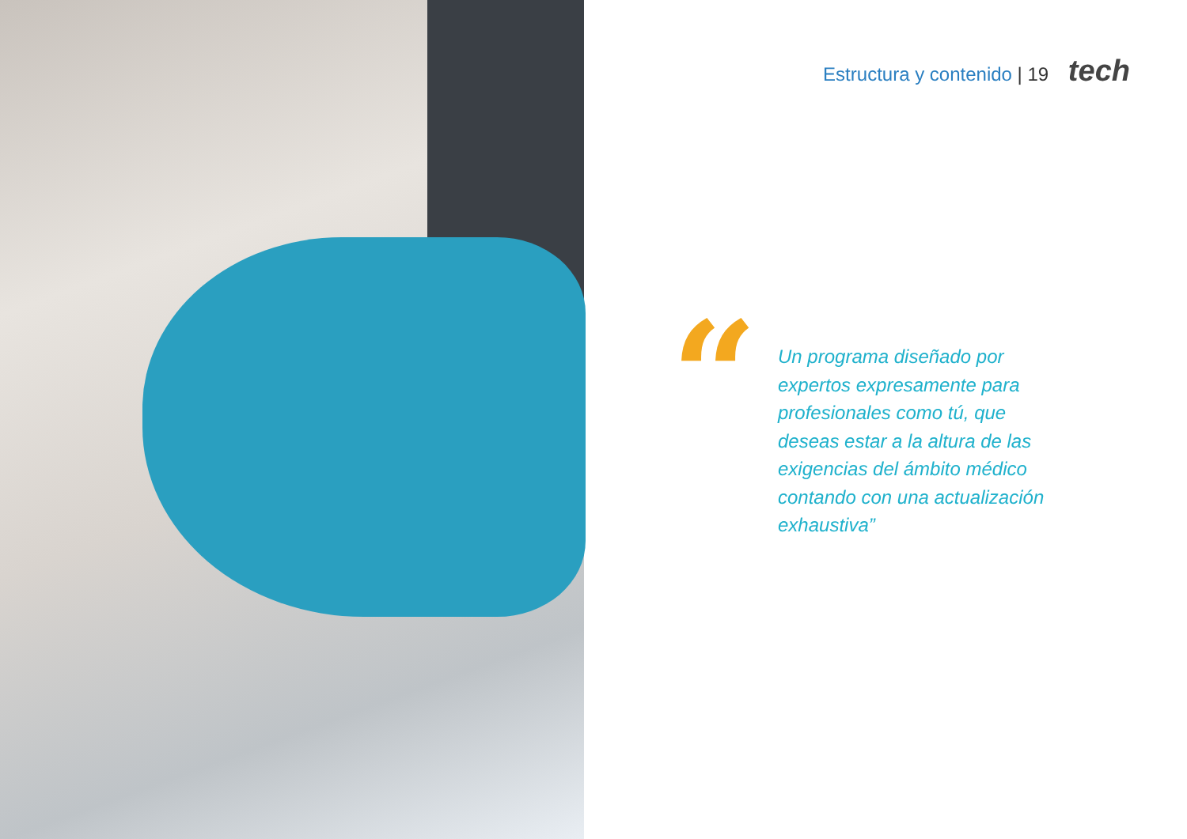Estructura y contenido | 19 tech
“
Un programa diseñado por expertos expresamente para profesionales como tú, que deseas estar a la altura de las exigencias del ámbito médico contando con una actualización exhaustiva”